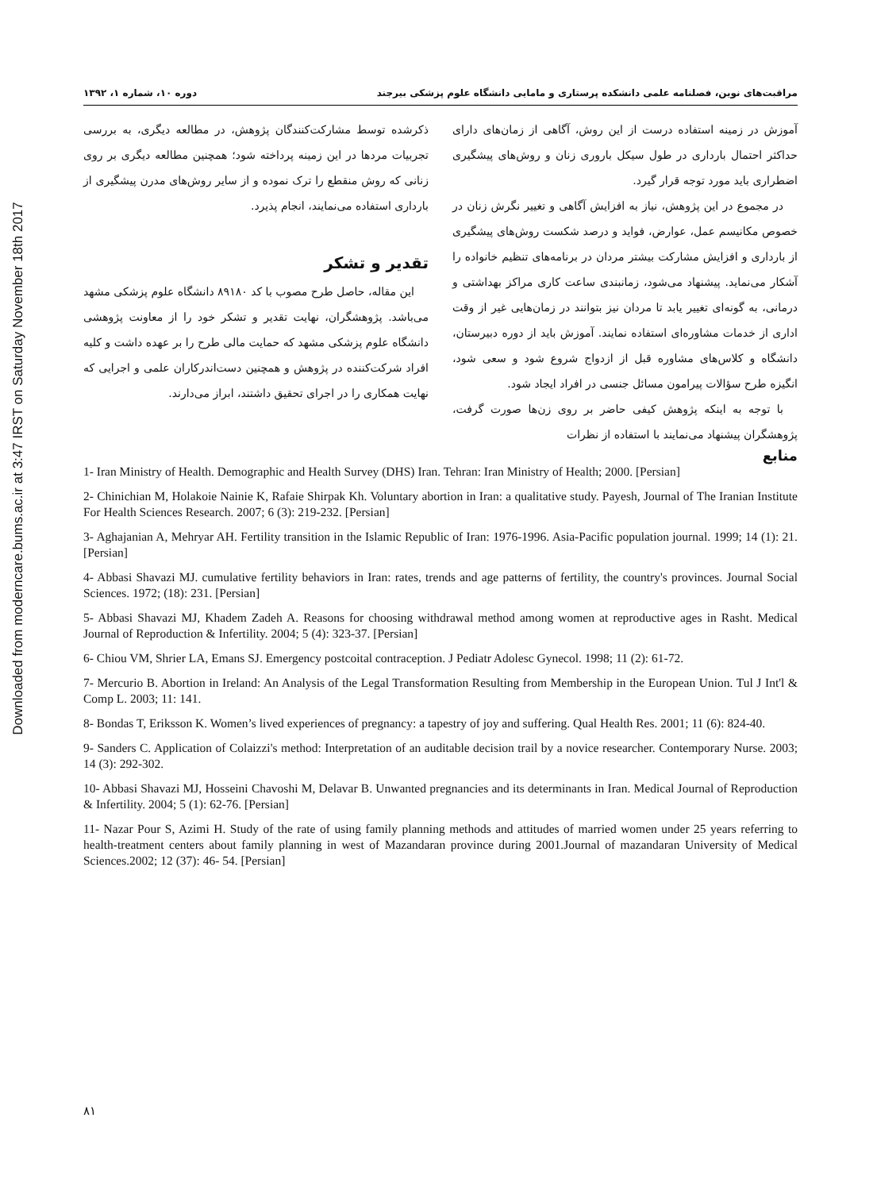Downloaded from moderncare.bums.ac.ir at 3:47 IRST on Saturday November 18th 2017
مراقبت‌های نوین، فصلنامه علمی دانشکده پرستاری و مامایی دانشگاه علوم پزشکی بیرجند دوره ۱۰، شماره ۱، ۱۳۹۲
آموزش در زمینه استفاده درست از این روش، آگاهی از زمان‌های دارای حداکثر احتمال بارداری در طول سیکل باروری زنان و روش‌های پیشگیری اضطراری باید مورد توجه قرار گیرد.
در مجموع در این پژوهش، نیاز به افزایش آگاهی و تغییر نگرش زنان در خصوص مکانیسم عمل، عوارض، فواید و درصد شکست روش‌های پیشگیری از بارداری و افزایش مشارکت بیشتر مردان در برنامه‌های تنظیم خانواده را آشکار می‌نماید. پیشنهاد می‌شود، زمانبندی ساعت کاری مراکز بهداشتی و درمانی، به گونه‌ای تغییر یابد تا مردان نیز بتوانند در زمان‌هایی غیر از وقت اداری از خدمات مشاوره‌ای استفاده نمایند. آموزش باید از دوره دبیرستان، دانشگاه و کلاس‌های مشاوره قبل از ازدواج شروع شود و سعی شود، انگیزه طرح سؤالات پیرامون مسائل جنسی در افراد ایجاد شود.
با توجه به اینکه پژوهش کیفی حاضر بر روی زن‌ها صورت گرفت، پژوهشگران پیشنهاد می‌نمایند با استفاده از نظرات
ذکرشده توسط مشارکت‌کنندگان پژوهش، در مطالعه دیگری، به بررسی تجربیات مردها در این زمینه پرداخته شود؛ همچنین مطالعه دیگری بر روی زنانی که روش منقطع را ترک نموده و از سایر روش‌های مدرن پیشگیری از بارداری استفاده می‌نمایند، انجام پذیرد.
تقدیر و تشکر
این مقاله، حاصل طرح مصوب با کد ۸۹۱۸۰ دانشگاه علوم پزشکی مشهد می‌باشد. پژوهشگران، نهایت تقدیر و تشکر خود را از معاونت پژوهشی دانشگاه علوم پزشکی مشهد که حمایت مالی طرح را بر عهده داشت و کلیه افراد شرکت‌کننده در پژوهش و همچنین دست‌اندرکاران علمی و اجرایی که نهایت همکاری را در اجرای تحقیق داشتند، ابراز می‌دارند.
منابع
1- Iran Ministry of Health. Demographic and Health Survey (DHS) Iran. Tehran: Iran Ministry of Health; 2000. [Persian]
2- Chinichian M, Holakoie Nainie K, Rafaie Shirpak Kh. Voluntary abortion in Iran: a qualitative study. Payesh, Journal of The Iranian Institute For Health Sciences Research. 2007; 6 (3): 219-232. [Persian]
3- Aghajanian A, Mehryar AH. Fertility transition in the Islamic Republic of Iran: 1976-1996. Asia-Pacific population journal. 1999; 14 (1): 21. [Persian]
4- Abbasi Shavazi MJ. cumulative fertility behaviors in Iran: rates, trends and age patterns of fertility, the country's provinces. Journal Social Sciences. 1972; (18): 231. [Persian]
5- Abbasi Shavazi MJ, Khadem Zadeh A. Reasons for choosing withdrawal method among women at reproductive ages in Rasht. Medical Journal of Reproduction & Infertility. 2004; 5 (4): 323-37. [Persian]
6- Chiou VM, Shrier LA, Emans SJ. Emergency postcoital contraception. J Pediatr Adolesc Gynecol. 1998; 11 (2): 61-72.
7- Mercurio B. Abortion in Ireland: An Analysis of the Legal Transformation Resulting from Membership in the European Union. Tul J Int'l & Comp L. 2003; 11: 141.
8- Bondas T, Eriksson K. Women’s lived experiences of pregnancy: a tapestry of joy and suffering. Qual Health Res. 2001; 11 (6): 824-40.
9- Sanders C. Application of Colaizzi's method: Interpretation of an auditable decision trail by a novice researcher. Contemporary Nurse. 2003; 14 (3): 292-302.
10- Abbasi Shavazi MJ, Hosseini Chavoshi M, Delavar B. Unwanted pregnancies and its determinants in Iran. Medical Journal of Reproduction & Infertility. 2004; 5 (1): 62-76. [Persian]
11- Nazar Pour S, Azimi H. Study of the rate of using family planning methods and attitudes of married women under 25 years referring to health-treatment centers about family planning in west of Mazandaran province during 2001.Journal of mazandaran University of Medical Sciences.2002; 12 (37): 46- 54. [Persian]
۸۱